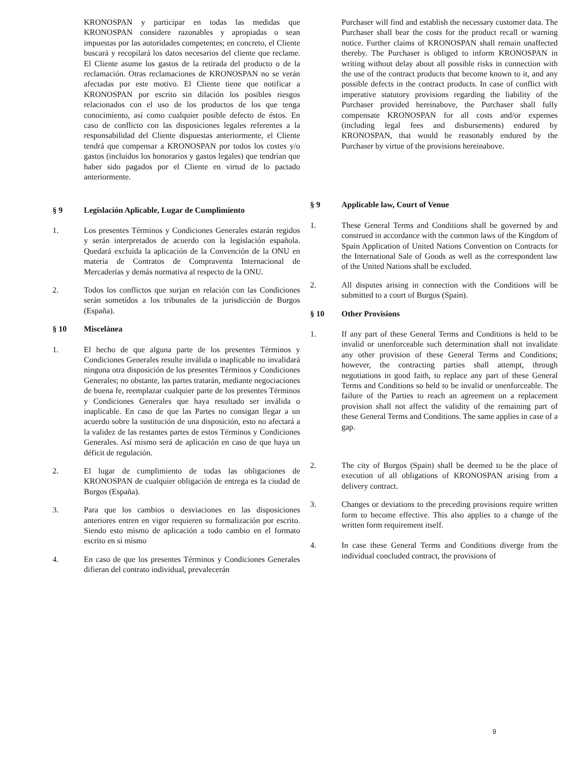KRONOSPAN y participar en todas las medidas que KRONOSPAN considere razonables y apropiadas o sean impuestas por las autoridades competentes; en concreto, el Cliente buscará y recopilará los datos necesarios del cliente que reclame. El Cliente asume los gastos de la retirada del producto o de la reclamación. Otras reclamaciones de KRONOSPAN no se verán afectadas por este motivo. El Cliente tiene que notificar a KRONOSPAN por escrito sin dilación los posibles riesgos relacionados con el uso de los productos de los que tenga conocimiento, así como cualquier posible defecto de éstos. En caso de conflicto con las disposiciones legales referentes a la responsabilidad del Cliente dispuestas anteriormente, el Cliente tendrá que compensar a KRONOSPAN por todos los costes y/o gastos (incluidos los honorarios y gastos legales) que tendrían que haber sido pagados por el Cliente en virtud de lo pactado anteriormente.
§ 9 Legislación Aplicable, Lugar de Cumplimiento
1. Los presentes Términos y Condiciones Generales estarán regidos y serán interpretados de acuerdo con la legislación española. Quedará excluida la aplicación de la Convención de la ONU en materia de Contratos de Compraventa Internacional de Mercaderías y demás normativa al respecto de la ONU.
2. Todos los conflictos que surjan en relación con las Condiciones serán sometidos a los tribunales de la jurisdicción de Burgos (España).
§ 10 Miscelánea
1. El hecho de que alguna parte de los presentes Términos y Condiciones Generales resulte inválida o inaplicable no invalidará ninguna otra disposición de los presentes Términos y Condiciones Generales; no obstante, las partes tratarán, mediante negociaciones de buena fe, reemplazar cualquier parte de los presentes Términos y Condiciones Generales que haya resultado ser inválida o inaplicable. En caso de que las Partes no consigan llegar a un acuerdo sobre la sustitución de una disposición, esto no afectará a la validez de las restantes partes de estos Términos y Condiciones Generales. Así mismo será de aplicación en caso de que haya un déficit de regulación.
2. El lugar de cumplimiento de todas las obligaciones de KRONOSPAN de cualquier obligación de entrega es la ciudad de Burgos (España).
3. Para que los cambios o desviaciones en las disposiciones anteriores entren en vigor requieren su formalización por escrito. Siendo esto mismo de aplicación a todo cambio en el formato escrito en sí mismo
4. En caso de que los presentes Términos y Condiciones Generales difieran del contrato individual, prevalecerán
Purchaser will find and establish the necessary customer data. The Purchaser shall bear the costs for the product recall or warning notice. Further claims of KRONOSPAN shall remain unaffected thereby. The Purchaser is obliged to inform KRONOSPAN in writing without delay about all possible risks in connection with the use of the contract products that become known to it, and any possible defects in the contract products. In case of conflict with imperative statutory provisions regarding the liability of the Purchaser provided hereinabove, the Purchaser shall fully compensate KRONOSPAN for all costs and/or expenses (including legal fees and disbursements) endured by KRONOSPAN, that would be reasonably endured by the Purchaser by virtue of the provisions hereinabove.
§ 9 Applicable law, Court of Venue
1. These General Terms and Conditions shall be governed by and construed in accordance with the common laws of the Kingdom of Spain Application of United Nations Convention on Contracts for the International Sale of Goods as well as the correspondent law of the United Nations shall be excluded.
2. All disputes arising in connection with the Conditions will be submitted to a court of Burgos (Spain).
§ 10 Other Provisions
1. If any part of these General Terms and Conditions is held to be invalid or unenforceable such determination shall not invalidate any other provision of these General Terms and Conditions; however, the contracting parties shall attempt, through negotiations in good faith, to replace any part of these General Terms and Conditions so held to be invalid or unenforceable. The failure of the Parties to reach an agreement on a replacement provision shall not affect the validity of the remaining part of these General Terms and Conditions. The same applies in case of a gap.
2. The city of Burgos (Spain) shall be deemed to be the place of execution of all obligations of KRONOSPAN arising from a delivery contract.
3. Changes or deviations to the preceding provisions require written form to become effective. This also applies to a change of the written form requirement itself.
4. In case these General Terms and Conditions diverge from the individual concluded contract, the provisions of
9